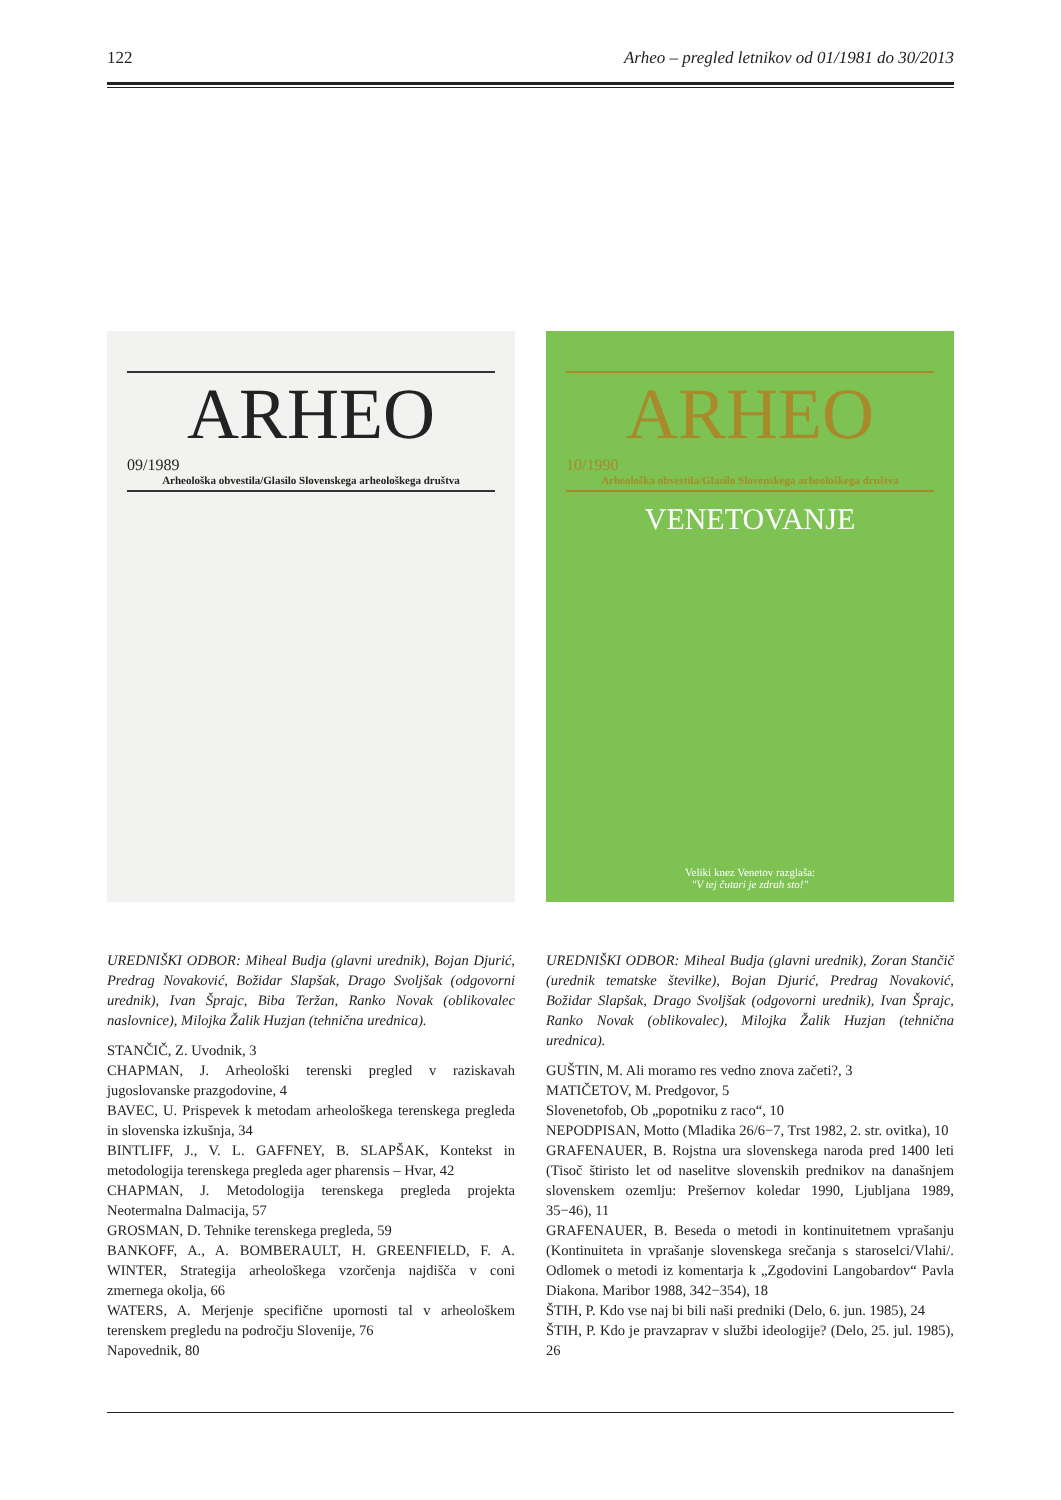122 Arheo – pregled letnikov od 01/1981 do 30/2013
ARHEO
09/1989
Arheološka obvestila/Glasilo Slovenskega arheološkega društva
ARHEO
10/1990
Arheološka obvestila/Glasilo Slovenskega arheološkega društva
VENETOVANJE
Veliki knez Venetov razglaša:
"V tej čutari je zdrah sto!"
UREDNIŠKI ODBOR: Miheal Budja (glavni urednik), Bojan Djurić, Predrag Novaković, Božidar Slapšak, Drago Svoljšak (odgovorni urednik), Ivan Šprajc, Biba Teržan, Ranko Novak (oblikovalec naslovnice), Milojka Žalik Huzjan (tehnična urednica).
STANČIČ, Z. Uvodnik, 3
CHAPMAN, J. Arheološki terenski pregled v raziskavah jugoslovanske prazgodovine, 4
BAVEC, U. Prispevek k metodam arheološkega terenskega pregleda in slovenska izkušnja, 34
BINTLIFF, J., V. L. GAFFNEY, B. SLAPŠAK, Kontekst in metodologija terenskega pregleda ager pharensis – Hvar, 42
CHAPMAN, J. Metodologija terenskega pregleda projekta Neotermalna Dalmacija, 57
GROSMAN, D. Tehnike terenskega pregleda, 59
BANKOFF, A., A. BOMBERAULT, H. GREENFIELD, F. A. WINTER, Strategija arheološkega vzorčenja najdišča v coni zmernega okolja, 66
WATERS, A. Merjenje specifične upornosti tal v arheološkem terenskem pregledu na področju Slovenije, 76
Napovednik, 80
UREDNIŠKI ODBOR: Miheal Budja (glavni urednik), Zoran Stančič (urednik tematske številke), Bojan Djurić, Predrag Novaković, Božidar Slapšak, Drago Svoljšak (odgovorni urednik), Ivan Šprajc, Ranko Novak (oblikovalec), Milojka Žalik Huzjan (tehnična urednica).
GUŠTIN, M. Ali moramo res vedno znova začeti?, 3
MATIČETOV, M. Predgovor, 5
Slovenetofob, Ob „popotniku z raco“, 10
NEPODPISAN, Motto (Mladika 26/6−7, Trst 1982, 2. str. ovitka), 10
GRAFENAUER, B. Rojstna ura slovenskega naroda pred 1400 leti (Tisoč štiristo let od naselitve slovenskih prednikov na današnjem slovenskem ozemlju: Prešernov koledar 1990, Ljubljana 1989, 35−46), 11
GRAFENAUER, B. Beseda o metodi in kontinuitetnem vprašanju (Kontinuiteta in vprašanje slovenskega srečanja s staroselci/Vlahi/. Odlomek o metodi iz komentarja k „Zgodovini Langobardov“ Pavla Diakona. Maribor 1988, 342−354), 18
ŠTIH, P. Kdo vse naj bi bili naši predniki (Delo, 6. jun. 1985), 24
ŠTIH, P. Kdo je pravzaprav v službi ideologije? (Delo, 25. jul. 1985), 26